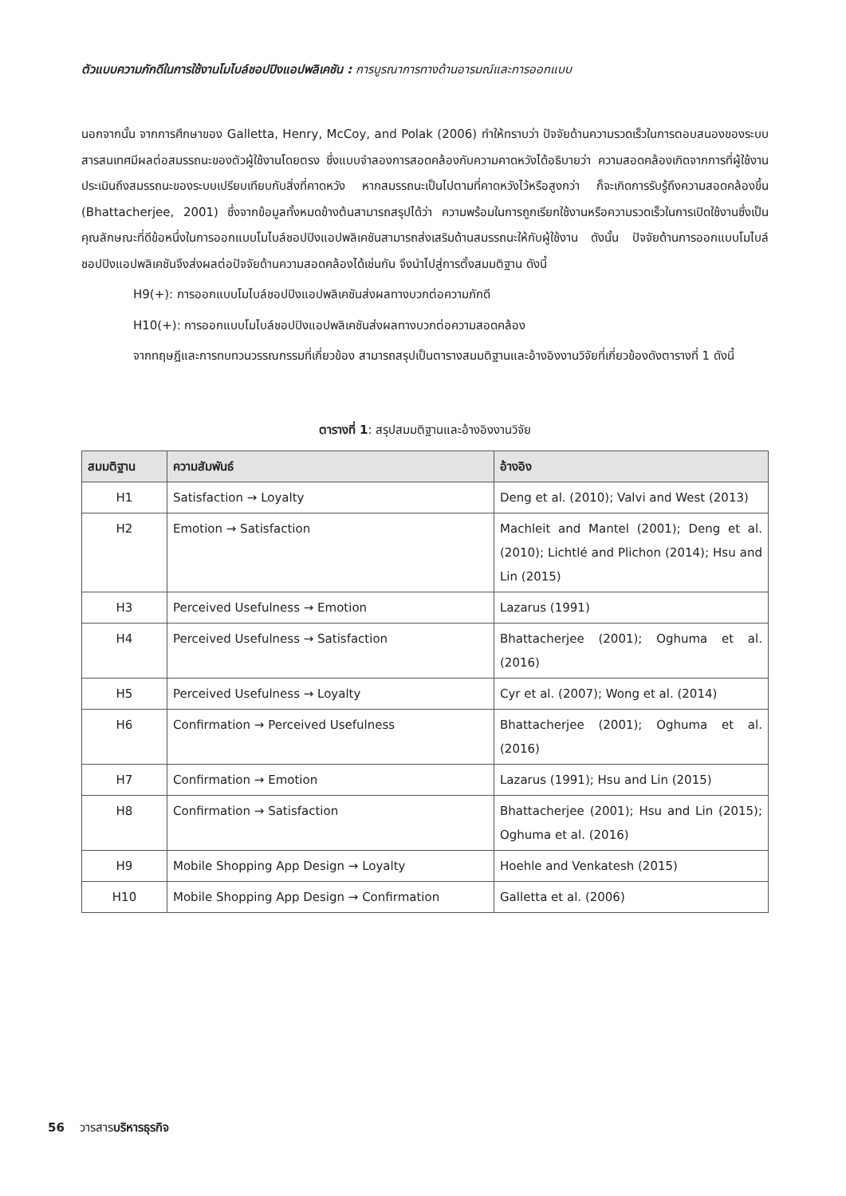ตัวแบบความภักดีในการใช้งานโมไบล์ชอปปิงแอปพลิเคชัน : การบูรณาการทางด้านอารมณ์และการออกแบบ
นอกจากนั้น จากการศึกษาของ Galletta, Henry, McCoy, and Polak (2006) ทำให้ทราบว่า ปัจจัยด้านความรวดเร็วในการตอบสนองของระบบสารสนเทศมีผลต่อสมรรถนะของตัวผู้ใช้งานโดยตรง ซึ่งแบบจำลองการสอดคล้องกับความคาดหวังได้อธิบายว่า ความสอดคล้องเกิดจากการที่ผู้ใช้งานประเมินถึงสมรรถนะของระบบเปรียบเทียบกับสิ่งที่คาดหวัง หากสมรรถนะเป็นไปตามที่คาดหวังไว้หรือสูงกว่า ก็จะเกิดการรับรู้ถึงความสอดคล้องขึ้น (Bhattacherjee, 2001) ซึ่งจากข้อมูลทั้งหมดข้างต้นสามารถสรุปได้ว่า ความพร้อมในการถูกเรียกใช้งานหรือความรวดเร็วในการเปิดใช้งานซึ่งเป็นคุณลักษณะที่ดีข้อหนึ่งในการออกแบบโมไบล์ชอปปิงแอปพลิเคชันสามารถส่งเสริมด้านสมรรถนะให้กับผู้ใช้งาน ดังนั้น ปัจจัยด้านการออกแบบโมไบล์ชอปปิงแอปพลิเคชันจึงส่งผลต่อปัจจัยด้านความสอดคล้องได้เช่นกัน จึงนำไปสู่การตั้งสมมติฐาน ดังนี้
H9(+): การออกแบบโมไบล์ชอปปิงแอปพลิเคชันส่งผลทางบวกต่อความภักดี
H10(+): การออกแบบโมไบล์ชอปปิงแอปพลิเคชันส่งผลทางบวกต่อความสอดคล้อง
จากทฤษฎีและการทบทวนวรรณกรรมที่เกี่ยวข้อง สามารถสรุปเป็นตารางสมมติฐานและอ้างอิงงานวิจัยที่เกี่ยวข้องดังตารางที่ 1 ดังนี้
ตารางที่ 1: สรุปสมมติฐานและอ้างอิงงานวิจัย
| สมมติฐาน | ความสัมพันธ์ | อ้างอิง |
| --- | --- | --- |
| H1 | Satisfaction → Loyalty | Deng et al. (2010); Valvi and West (2013) |
| H2 | Emotion → Satisfaction | Machleit and Mantel (2001); Deng et al. (2010); Lichtlé and Plichon (2014); Hsu and Lin (2015) |
| H3 | Perceived Usefulness → Emotion | Lazarus (1991) |
| H4 | Perceived Usefulness → Satisfaction | Bhattacherjee (2001); Oghuma et al. (2016) |
| H5 | Perceived Usefulness → Loyalty | Cyr et al. (2007); Wong et al. (2014) |
| H6 | Confirmation → Perceived Usefulness | Bhattacherjee (2001); Oghuma et al. (2016) |
| H7 | Confirmation → Emotion | Lazarus (1991); Hsu and Lin (2015) |
| H8 | Confirmation → Satisfaction | Bhattacherjee (2001); Hsu and Lin (2015); Oghuma et al. (2016) |
| H9 | Mobile Shopping App Design → Loyalty | Hoehle and Venkatesh (2015) |
| H10 | Mobile Shopping App Design → Confirmation | Galletta et al. (2006) |
56 วารสารบริหารธุรกิจ